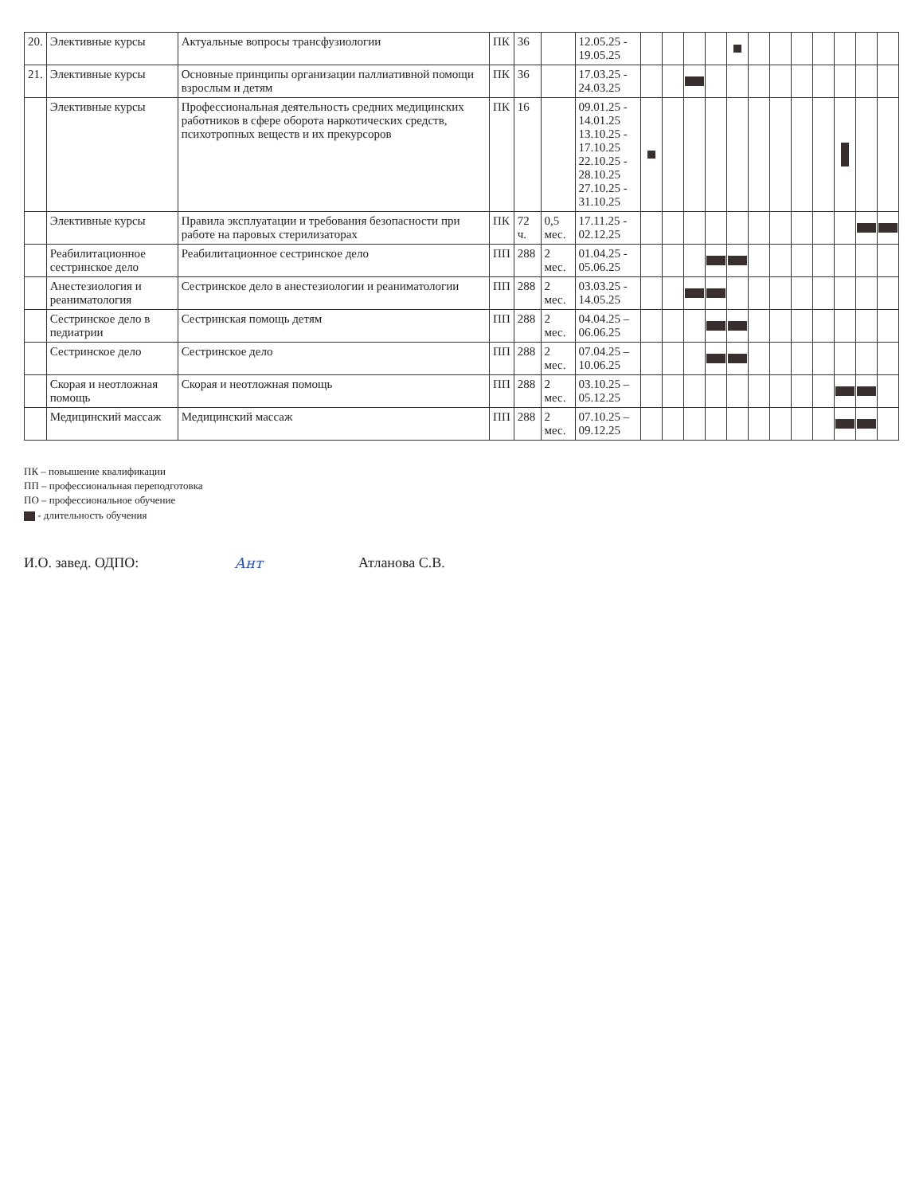| 20. | Элективные курсы | Актуальные вопросы трансфузиологии | ПК | 36 | | 12.05.25 - 19.05.25 | | | | | | | | | | | | |
| 21. | Элективные курсы | Основные принципы организации паллиативной помощи взрослым и детям | ПК | 36 | | 17.03.25 - 24.03.25 | | | | | | | | | | | | |
| | Элективные курсы | Профессиональная деятельность средних медицинских работников в сфере оборота наркотических средств, психотропных веществ и их прекурсоров | ПК | 16 | | 09.01.25 - 14.01.25 13.10.25 - 17.10.25 22.10.25 - 28.10.25 27.10.25 - 31.10.25 | | | | | | | | | | | | |
| | Элективные курсы | Правила эксплуатации и требования безопасности при работе на паровых стерилизаторах | ПК | 72 ч. | 0,5 мес. | 17.11.25 - 02.12.25 | | | | | | | | | | | | |
| | Реабилитационное сестринское дело | Реабилитационное сестринское дело | ПП | 288 | 2 мес. | 01.04.25 - 05.06.25 | | | | | | | | | | | | |
| | Анестезиология и реаниматология | Сестринское дело в анестезиологии и реаниматологии | ПП | 288 | 2 мес. | 03.03.25 - 14.05.25 | | | | | | | | | | | | |
| | Сестринское дело в педиатрии | Сестринская помощь детям | ПП | 288 | 2 мес. | 04.04.25 – 06.06.25 | | | | | | | | | | | | |
| | Сестринское дело | Сестринское дело | ПП | 288 | 2 мес. | 07.04.25 – 10.06.25 | | | | | | | | | | | | |
| | Скорая и неотложная помощь | Скорая и неотложная помощь | ПП | 288 | 2 мес. | 03.10.25 – 05.12.25 | | | | | | | | | | | | |
| | Медицинский массаж | Медицинский массаж | ПП | 288 | 2 мес. | 07.10.25 – 09.12.25 | | | | | | | | | | | | |
ПК – повышение квалификации
ПП – профессиональная переподготовка
ПО – профессиональное обучение
- длительность обучения
И.О. завед. ОДПО: Ант Атланова С.В.